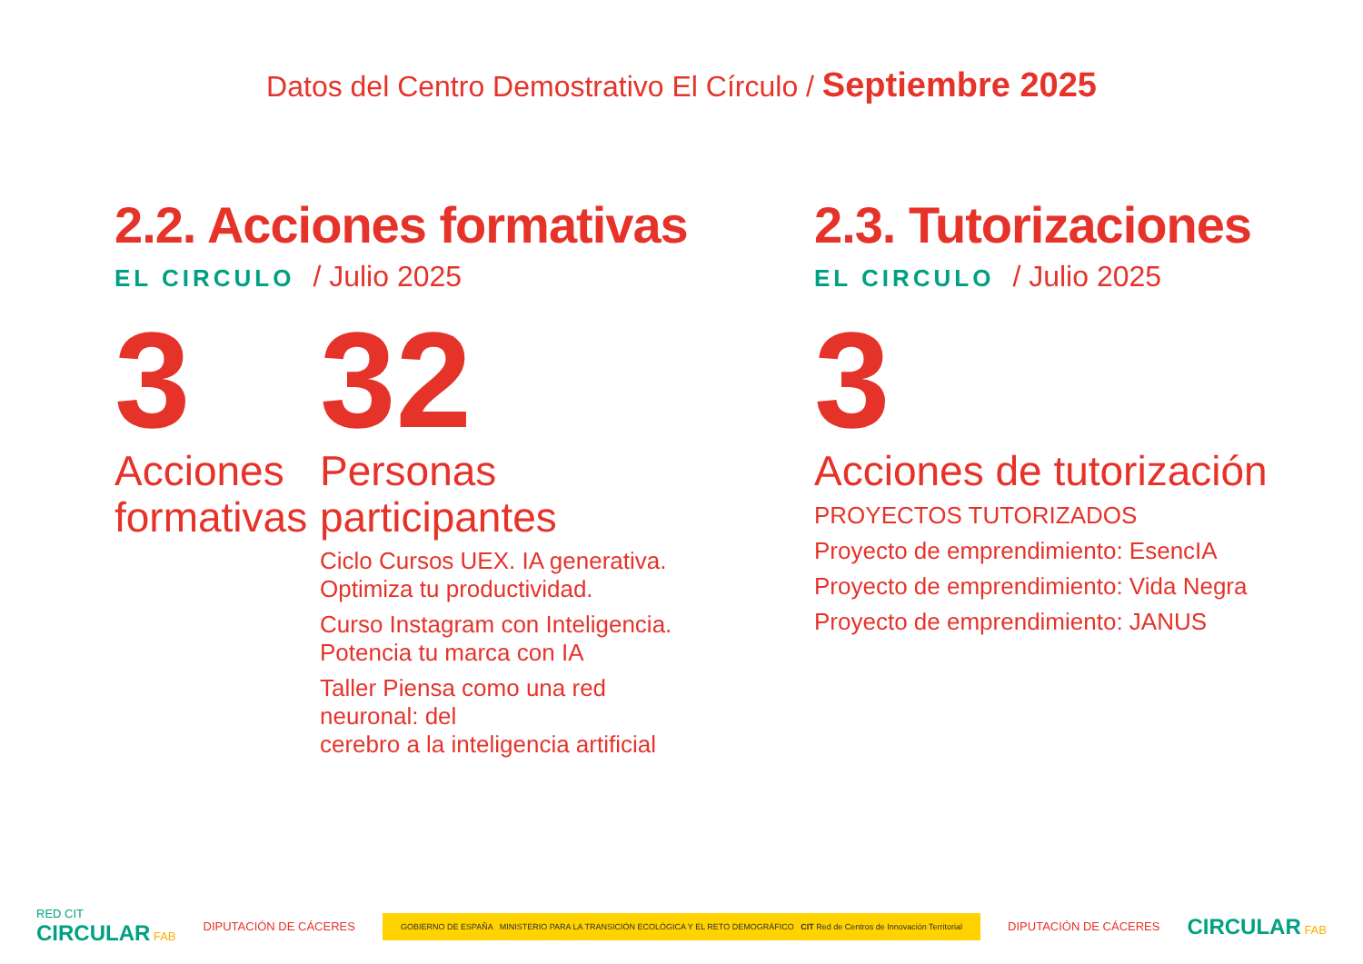Datos del Centro Demostrativo El Círculo / Septiembre 2025
2.2. Acciones formativas
EL CIRCULO / Julio 2025
3
Acciones formativas
32
Personas participantes
Ciclo Cursos UEX. IA generativa.
Optimiza tu productividad.
Curso Instagram con Inteligencia.
Potencia tu marca con IA
Taller Piensa como una red neuronal: del
cerebro a la inteligencia artificial
2.3. Tutorizaciones
EL CIRCULO / Julio 2025
3
Acciones de tutorización
PROYECTOS TUTORIZADOS
Proyecto de emprendimiento: EsencIA
Proyecto de emprendimiento: Vida Negra
Proyecto de emprendimiento: JANUS
RED CIT
CIRCULAR FAB
DIPUTACIÓN DE CÁCERES
GOBIERNO DE ESPAÑA MINISTERIO PARA LA TRANSICIÓN ECOLÓGICA Y EL RETO DEMOGRÁFICO CIT Red de Centros de Innovación Territorial
DIPUTACIÓN DE CÁCERES
CIRCULAR FAB